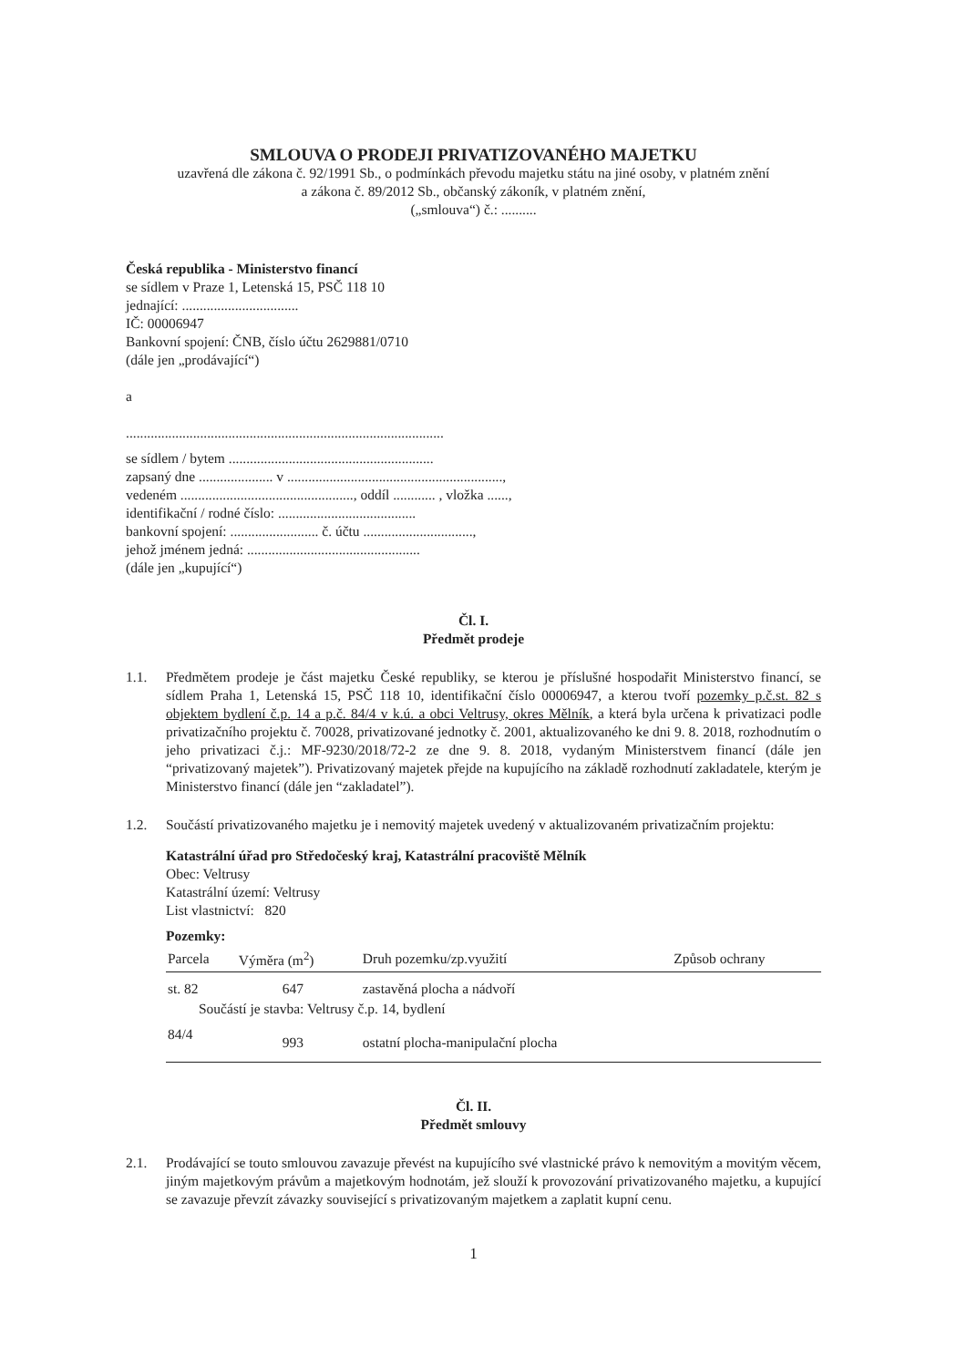SMLOUVA O PRODEJI PRIVATIZOVANÉHO MAJETKU
uzavřená dle zákona č. 92/1991 Sb., o podmínkách převodu majetku státu na jiné osoby, v platném znění
a zákona č. 89/2012 Sb., občanský zákoník, v platném znění,
(„smlouva“) č.: ..........
Česká republika - Ministerstvo financí
se sídlem v Praze 1, Letenská 15, PSČ 118 10
jednající: .................................
IČ: 00006947
Bankovní spojení: ČNB, číslo účtu 2629881/0710
(dále jen „prodávající“)
a
..........................................................................................
se sídlem / bytem ..........................................................
zapsaný dne ..................... v .............................................................,
vedeném ................................................., oddíl ............ , vložka ......,
identifikační / rodné číslo: .......................................
bankovní spojení: ......................... č. účtu ...............................,
jehož jménem jedná: .................................................
(dále jen „kupující“)
Čl. I.
Předmět prodeje
1.1. Předmětem prodeje je část majetku České republiky, se kterou je příslušné hospodařit Ministerstvo financí, se sídlem Praha 1, Letenská 15, PSČ 118 10, identifikační číslo 00006947, a kterou tvoří pozemky p.č.st. 82 s objektem bydlení č.p. 14 a p.č. 84/4 v k.ú. a obci Veltrusy, okres Mělník, a která byla určena k privatizaci podle privatizačního projektu č. 70028, privatizované jednotky č. 2001, aktualizovaného ke dni 9. 8. 2018, rozhodnutím o jeho privatizaci č.j.: MF-9230/2018/72-2 ze dne 9. 8. 2018, vydaným Ministerstvem financí (dále jen “privatizovaný majetek”). Privatizovaný majetek přejde na kupujícího na základě rozhodnutí zakladatele, kterým je Ministerstvo financí (dále jen “zakladatel”).
1.2. Součástí privatizovaného majetku je i nemovitý majetek uvedený v aktualizovaném privatizačním projektu:
Katastrální úřad pro Středočeský kraj, Katastrální pracoviště Mělník
Obec: Veltrusy
Katastrální území: Veltrusy
List vlastnictví: 820
Pozemky:
| Parcela | Výměra (m<sup>2</sup>) | Druh pozemku/zp.využití | Způsob ochrany |
| --- | --- | --- | --- |
| st. 82 | 647 | zastavěná plocha a nádvoří | |
| Součástí je stavba: Veltrusy č.p. 14, bydlení | | | |
| 84/4 | 993 | ostatní plocha-manipulační plocha | |
Čl. II.
Předmět smlouvy
2.1. Prodávající se touto smlouvou zavazuje převést na kupujícího své vlastnické právo k nemovitým a movitým věcem, jiným majetkovým právům a majetkovým hodnotám, jež slouží k provozování privatizovaného majetku, a kupující se zavazuje převzít závazky související s privatizovaným majetkem a zaplatit kupní cenu.
1